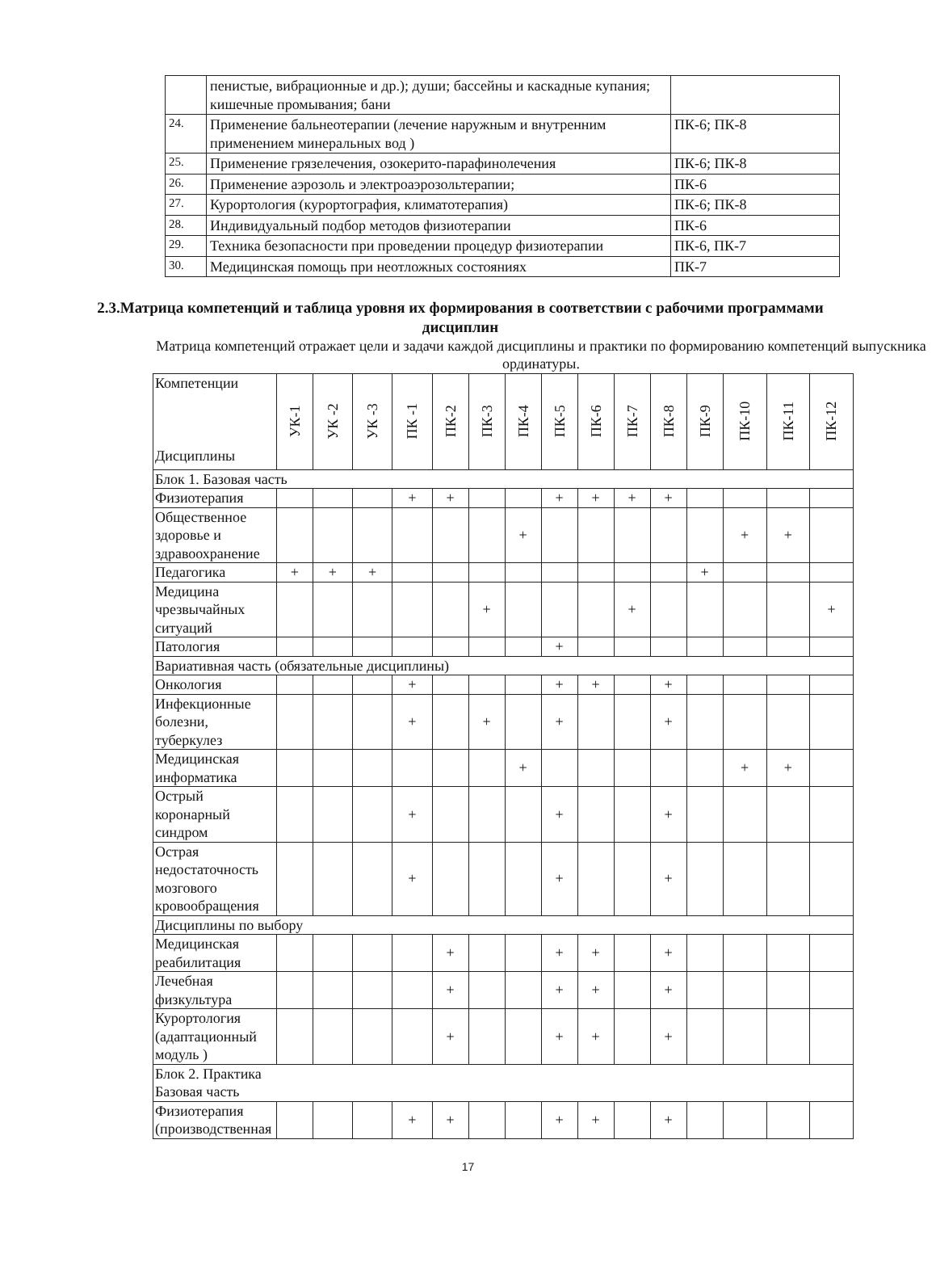| | пенистые, вибрационные и др.); души; бассейны и каскадные купания; кишечные промывания; бани | |
| 24. | Применение бальнеотерапии (лечение наружным и внутренним применением минеральных вод ) | ПК-6; ПК-8 |
| 25. | Применение грязелечения, озокерито-парафинолечения | ПК-6; ПК-8 |
| 26. | Применение аэрозоль и электроаэрозольтерапии; | ПК-6 |
| 27. | Курортология (курортография, климатотерапия) | ПК-6; ПК-8 |
| 28. | Индивидуальный подбор методов физиотерапии | ПК-6 |
| 29. | Техника безопасности при проведении процедур физиотерапии | ПК-6, ПК-7 |
| 30. | Медицинская помощь при неотложных состояниях | ПК-7 |
2.3.Матрица компетенций и таблица уровня их формирования в соответствии с рабочими программами дисциплин
Матрица компетенций отражает цели и задачи каждой дисциплины и практики по формированию компетенций выпускника ординатуры.
| Компетенции Дисциплины | УК-1 | УК -2 | УК -3 | ПК -1 | ПК-2 | ПК-3 | ПК-4 | ПК-5 | ПК-6 | ПК-7 | ПК-8 | ПК-9 | ПК-10 | ПК-11 | ПК-12 |
| Блок 1. Базовая часть | | | | | | | | | | | | | | | |
| Физиотерапия | | | | + | + | | | + | + | + | + | | | | |
| Общественное здоровье и здравоохранение | | | | | | | + | | | | | | + | + | |
| Педагогика | + | + | + | | | | | | | | | + | | | |
| Медицина чрезвычайных ситуаций | | | | | | + | | | | + | | | | | + |
| Патология | | | | | | | | + | | | | | | | |
| Вариативная часть (обязательные дисциплины) | | | | | | | | | | | | | | | |
| Онкология | | | | + | | | | + | + | | + | | | | |
| Инфекционные болезни, туберкулез | | | | + | | + | | + | | | + | | | | |
| Медицинская информатика | | | | | | | + | | | | | | + | + | |
| Острый коронарный синдром | | | | + | | | | + | | | + | | | | |
| Острая недостаточность мозгового кровообращения | | | | + | | | | + | | | + | | | | |
| Дисциплины по выбору | | | | | | | | | | | | | | | |
| Медицинская реабилитация | | | | | + | | | + | + | | + | | | | |
| Лечебная физкультура | | | | | + | | | + | + | | + | | | | |
| Курортология (адаптационный модуль ) | | | | | + | | | + | + | | + | | | | |
| Блок 2. Практика Базовая часть | | | | | | | | | | | | | | | |
| Физиотерапия (производственная | | | | + | + | | | + | + | | + | | | | |
17